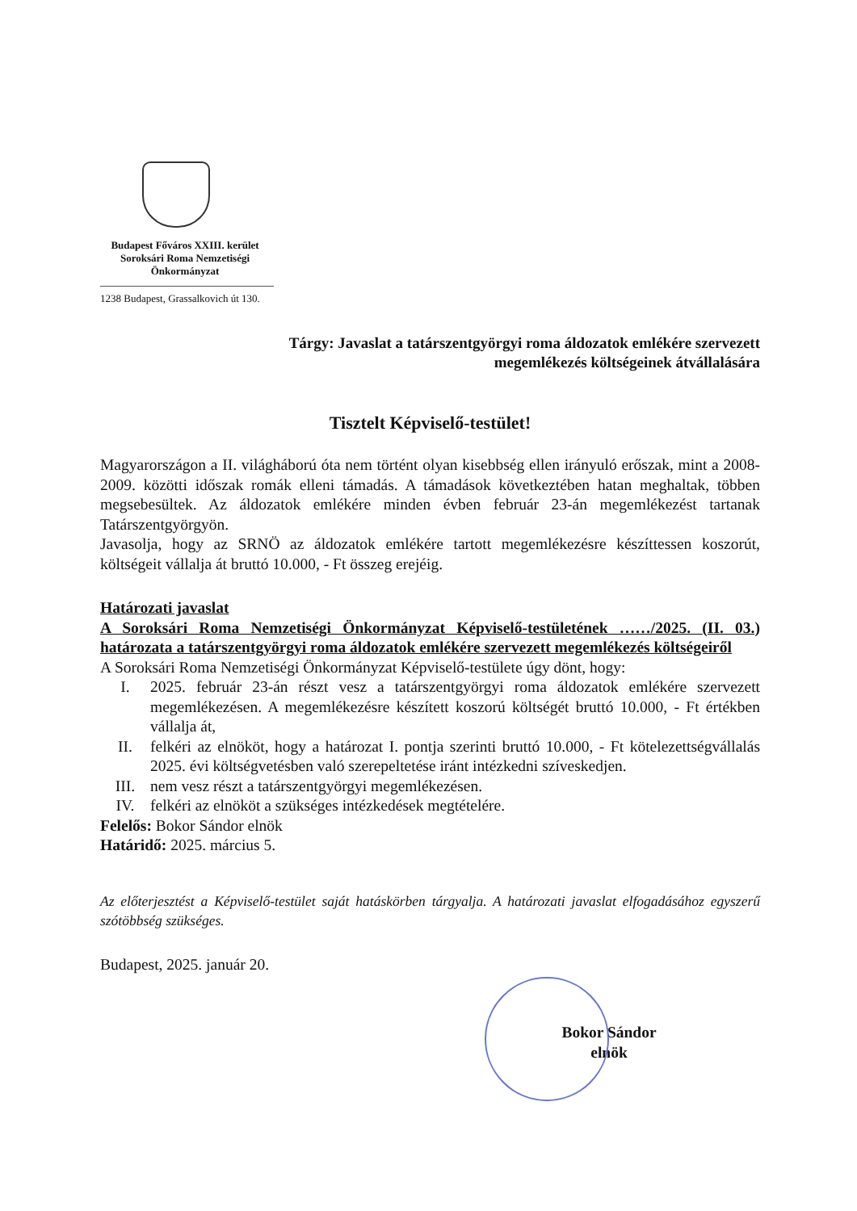Budapest Főváros XXIII. kerület
Soroksári Roma Nemzetiségi
Önkormányzat
1238 Budapest, Grassalkovich út 130.
Tárgy: Javaslat a tatárszentgyörgyi roma áldozatok emlékére szervezett
megemlékezés költségeinek átvállalására
Tisztelt Képviselő-testület!
Magyarországon a II. világháború óta nem történt olyan kisebbség ellen irányuló erőszak, mint a 2008-2009. közötti időszak romák elleni támadás. A támadások következtében hatan meghaltak, többen megsebesültek. Az áldozatok emlékére minden évben február 23-án megemlékezést tartanak Tatárszentgyörgyön.
Javasolja, hogy az SRNÖ az áldozatok emlékére tartott megemlékezésre készíttessen koszorút, költségeit vállalja át bruttó 10.000, - Ft összeg erejéig.
Határozati javaslat
A Soroksári Roma Nemzetiségi Önkormányzat Képviselő-testületének ……/2025. (II. 03.) határozata a tatárszentgyörgyi roma áldozatok emlékére szervezett megemlékezés költségeiről
A Soroksári Roma Nemzetiségi Önkormányzat Képviselő-testülete úgy dönt, hogy:
I. 2025. február 23-án részt vesz a tatárszentgyörgyi roma áldozatok emlékére szervezett megemlékezésen. A megemlékezésre készített koszorú költségét bruttó 10.000, - Ft értékben vállalja át,
II. felkéri az elnököt, hogy a határozat I. pontja szerinti bruttó 10.000, - Ft kötelezettségvállalás 2025. évi költségvetésben való szerepeltetése iránt intézkedni szíveskedjen.
III. nem vesz részt a tatárszentgyörgyi megemlékezésen.
IV. felkéri az elnököt a szükséges intézkedések megtételére.
Felelős: Bokor Sándor elnök
Határidő: 2025. március 5.
Az előterjesztést a Képviselő-testület saját hatáskörben tárgyalja. A határozati javaslat elfogadásához egyszerű szótöbbség szükséges.
Budapest, 2025. január 20.
Bokor Sándor
elnök